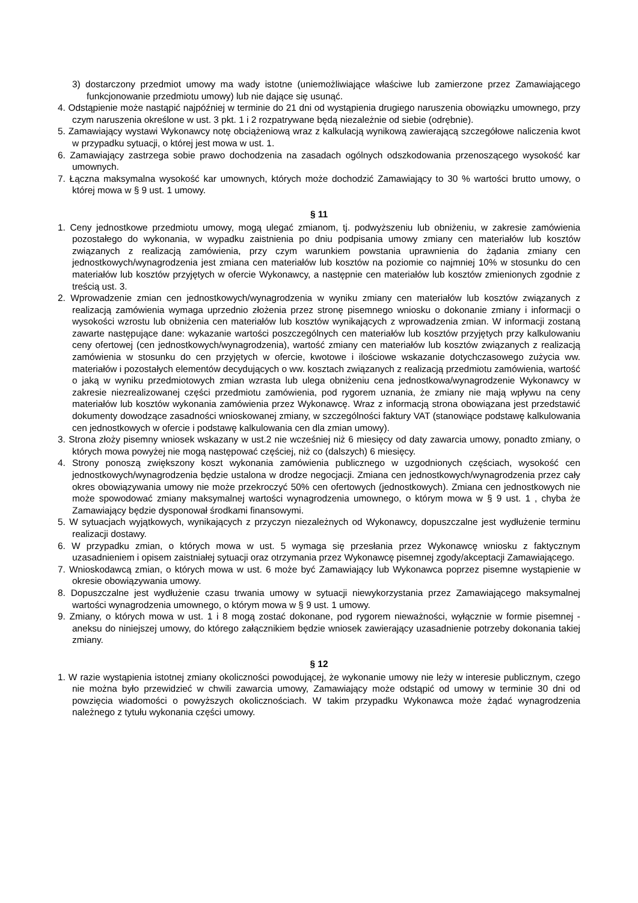3) dostarczony przedmiot umowy ma wady istotne (uniemożliwiające właściwe lub zamierzone przez Zamawiającego funkcjonowanie przedmiotu umowy) lub nie dające się usunąć.
4. Odstąpienie może nastąpić najpóźniej w terminie do 21 dni od wystąpienia drugiego naruszenia obowiązku umownego, przy czym naruszenia określone w ust. 3 pkt. 1 i 2 rozpatrywane będą niezależnie od siebie (odrębnie).
5. Zamawiający wystawi Wykonawcy notę obciążeniową wraz z kalkulacją wynikową zawierającą szczegółowe naliczenia kwot w przypadku sytuacji, o której jest mowa w ust. 1.
6. Zamawiający zastrzega sobie prawo dochodzenia na zasadach ogólnych odszkodowania przenoszącego wysokość kar umownych.
7. Łączna maksymalna wysokość kar umownych, których może dochodzić Zamawiający to 30 % wartości brutto umowy, o której mowa w § 9 ust. 1 umowy.
§ 11
1. Ceny jednostkowe przedmiotu umowy, mogą ulegać zmianom, tj. podwyższeniu lub obniżeniu, w zakresie zamówienia pozostałego do wykonania, w wypadku zaistnienia po dniu podpisania umowy zmiany cen materiałów lub kosztów związanych z realizacją zamówienia, przy czym warunkiem powstania uprawnienia do żądania zmiany cen jednostkowych/wynagrodzenia jest zmiana cen materiałów lub kosztów na poziomie co najmniej 10% w stosunku do cen materiałów lub kosztów przyjętych w ofercie Wykonawcy, a następnie cen materiałów lub kosztów zmienionych zgodnie z treścią ust. 3.
2. Wprowadzenie zmian cen jednostkowych/wynagrodzenia w wyniku zmiany cen materiałów lub kosztów związanych z realizacją zamówienia wymaga uprzednio złożenia przez stronę pisemnego wniosku o dokonanie zmiany i informacji o wysokości wzrostu lub obniżenia cen materiałów lub kosztów wynikających z wprowadzenia zmian. W informacji zostaną zawarte następujące dane: wykazanie wartości poszczególnych cen materiałów lub kosztów przyjętych przy kalkulowaniu ceny ofertowej (cen jednostkowych/wynagrodzenia), wartość zmiany cen materiałów lub kosztów związanych z realizacją zamówienia w stosunku do cen przyjętych w ofercie, kwotowe i ilościowe wskazanie dotychczasowego zużycia ww. materiałów i pozostałych elementów decydujących o ww. kosztach związanych z realizacją przedmiotu zamówienia, wartość o jaką w wyniku przedmiotowych zmian wzrasta lub ulega obniżeniu cena jednostkowa/wynagrodzenie Wykonawcy w zakresie niezrealizowanej części przedmiotu zamówienia, pod rygorem uznania, że zmiany nie mają wpływu na ceny materiałów lub kosztów wykonania zamówienia przez Wykonawcę. Wraz z informacją strona obowiązana jest przedstawić dokumenty dowodzące zasadności wnioskowanej zmiany, w szczególności faktury VAT (stanowiące podstawę kalkulowania cen jednostkowych w ofercie i podstawę kalkulowania cen dla zmian umowy).
3. Strona złoży pisemny wniosek wskazany w ust.2 nie wcześniej niż 6 miesięcy od daty zawarcia umowy, ponadto zmiany, o których mowa powyżej nie mogą następować częściej, niż co (dalszych) 6 miesięcy.
4. Strony ponoszą zwiększony koszt wykonania zamówienia publicznego w uzgodnionych częściach, wysokość cen jednostkowych/wynagrodzenia będzie ustalona w drodze negocjacji. Zmiana cen jednostkowych/wynagrodzenia przez cały okres obowiązywania umowy nie może przekroczyć 50% cen ofertowych (jednostkowych). Zmiana cen jednostkowych nie może spowodować zmiany maksymalnej wartości wynagrodzenia umownego, o którym mowa w § 9 ust. 1 , chyba że Zamawiający będzie dysponował środkami finansowymi.
5. W sytuacjach wyjątkowych, wynikających z przyczyn niezależnych od Wykonawcy, dopuszczalne jest wydłużenie terminu realizacji dostawy.
6. W przypadku zmian, o których mowa w ust. 5 wymaga się przesłania przez Wykonawcę wniosku z faktycznym uzasadnieniem i opisem zaistniałej sytuacji oraz otrzymania przez Wykonawcę pisemnej zgody/akceptacji Zamawiającego.
7. Wnioskodawcą zmian, o których mowa w ust. 6 może być Zamawiający lub Wykonawca poprzez pisemne wystąpienie w okresie obowiązywania umowy.
8. Dopuszczalne jest wydłużenie czasu trwania umowy w sytuacji niewykorzystania przez Zamawiającego maksymalnej wartości wynagrodzenia umownego, o którym mowa w § 9 ust. 1 umowy.
9. Zmiany, o których mowa w ust. 1 i 8 mogą zostać dokonane, pod rygorem nieważności, wyłącznie w formie pisemnej - aneksu do niniejszej umowy, do którego załącznikiem będzie wniosek zawierający uzasadnienie potrzeby dokonania takiej zmiany.
§ 12
1. W razie wystąpienia istotnej zmiany okoliczności powodującej, że wykonanie umowy nie leży w interesie publicznym, czego nie można było przewidzieć w chwili zawarcia umowy, Zamawiający może odstąpić od umowy w terminie 30 dni od powzięcia wiadomości o powyższych okolicznościach. W takim przypadku Wykonawca może żądać wynagrodzenia należnego z tytułu wykonania części umowy.